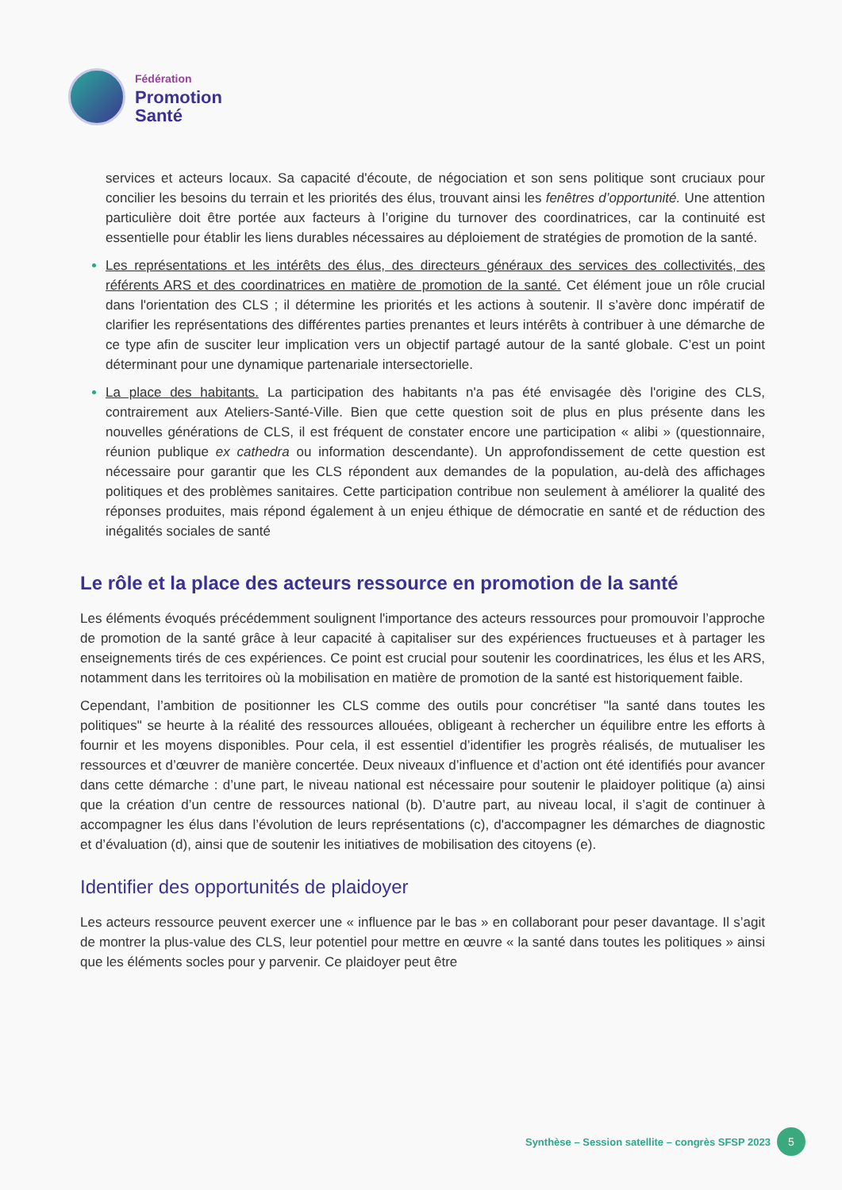Fédération
Promotion
Santé
services et acteurs locaux. Sa capacité d'écoute, de négociation et son sens politique sont cruciaux pour concilier les besoins du terrain et les priorités des élus, trouvant ainsi les fenêtres d’opportunité. Une attention particulière doit être portée aux facteurs à l’origine du turnover des coordinatrices, car la continuité est essentielle pour établir les liens durables nécessaires au déploiement de stratégies de promotion de la santé.
Les représentations et les intérêts des élus, des directeurs généraux des services des collectivités, des référents ARS et des coordinatrices en matière de promotion de la santé. Cet élément joue un rôle crucial dans l'orientation des CLS ; il détermine les priorités et les actions à soutenir. Il s’avère donc impératif de clarifier les représentations des différentes parties prenantes et leurs intérêts à contribuer à une démarche de ce type afin de susciter leur implication vers un objectif partagé autour de la santé globale. C’est un point déterminant pour une dynamique partenariale intersectorielle.
La place des habitants. La participation des habitants n'a pas été envisagée dès l'origine des CLS, contrairement aux Ateliers-Santé-Ville. Bien que cette question soit de plus en plus présente dans les nouvelles générations de CLS, il est fréquent de constater encore une participation « alibi » (questionnaire, réunion publique ex cathedra ou information descendante). Un approfondissement de cette question est nécessaire pour garantir que les CLS répondent aux demandes de la population, au-delà des affichages politiques et des problèmes sanitaires. Cette participation contribue non seulement à améliorer la qualité des réponses produites, mais répond également à un enjeu éthique de démocratie en santé et de réduction des inégalités sociales de santé
Le rôle et la place des acteurs ressource en promotion de la santé
Les éléments évoqués précédemment soulignent l'importance des acteurs ressources pour promouvoir l’approche de promotion de la santé grâce à leur capacité à capitaliser sur des expériences fructueuses et à partager les enseignements tirés de ces expériences. Ce point est crucial pour soutenir les coordinatrices, les élus et les ARS, notamment dans les territoires où la mobilisation en matière de promotion de la santé est historiquement faible.
Cependant, l’ambition de positionner les CLS comme des outils pour concrétiser "la santé dans toutes les politiques" se heurte à la réalité des ressources allouées, obligeant à rechercher un équilibre entre les efforts à fournir et les moyens disponibles. Pour cela, il est essentiel d’identifier les progrès réalisés, de mutualiser les ressources et d’œuvrer de manière concertée. Deux niveaux d’influence et d’action ont été identifiés pour avancer dans cette démarche : d’une part, le niveau national est nécessaire pour soutenir le plaidoyer politique (a) ainsi que la création d’un centre de ressources national (b). D’autre part, au niveau local, il s’agit de continuer à accompagner les élus dans l’évolution de leurs représentations (c), d'accompagner les démarches de diagnostic et d’évaluation (d), ainsi que de soutenir les initiatives de mobilisation des citoyens (e).
Identifier des opportunités de plaidoyer
Les acteurs ressource peuvent exercer une « influence par le bas » en collaborant pour peser davantage. Il s’agit de montrer la plus-value des CLS, leur potentiel pour mettre en œuvre « la santé dans toutes les politiques » ainsi que les éléments socles pour y parvenir. Ce plaidoyer peut être
Synthèse – Session satellite – congrès SFSP 2023
5